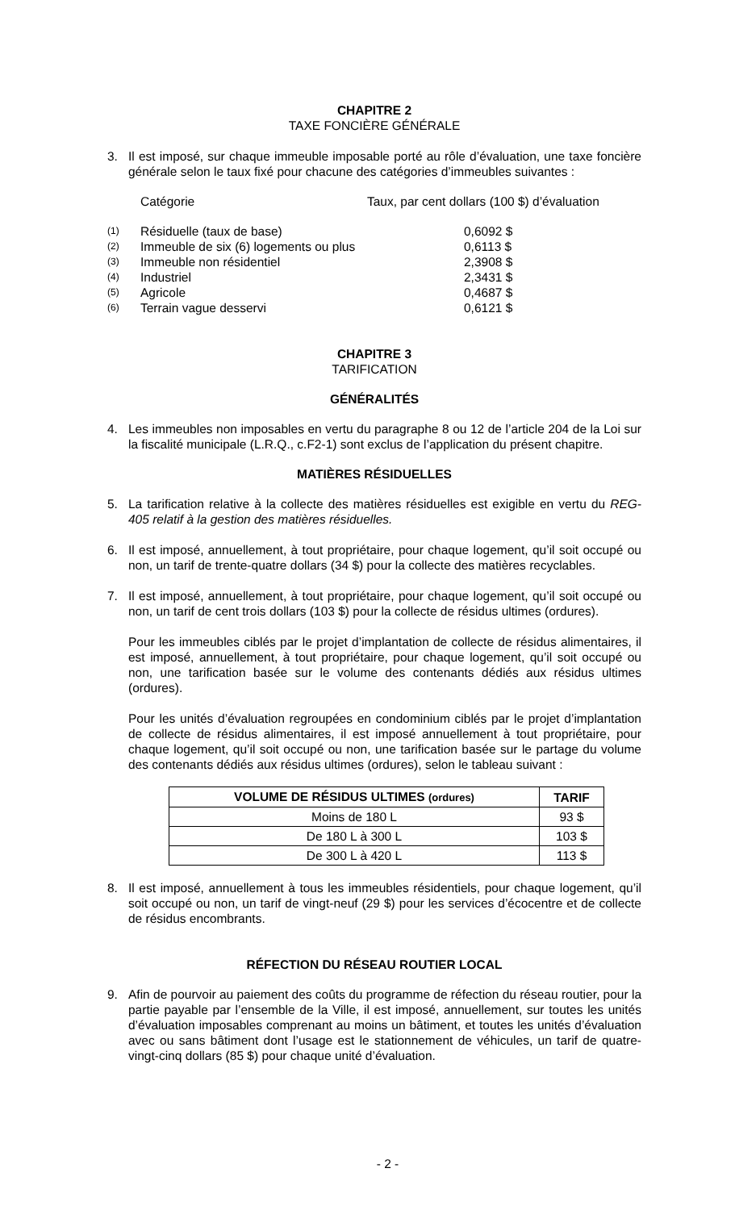CHAPITRE 2
TAXE FONCIÈRE GÉNÉRALE
3. Il est imposé, sur chaque immeuble imposable porté au rôle d’évaluation, une taxe foncière générale selon le taux fixé pour chacune des catégories d’immeubles suivantes :
| | Catégorie | Taux, par cent dollars (100 $) d’évaluation |
| (1) | Résiduelle (taux de base) | 0,6092 $ |
| (2) | Immeuble de six (6) logements ou plus | 0,6113 $ |
| (3) | Immeuble non résidentiel | 2,3908 $ |
| (4) | Industriel | 2,3431 $ |
| (5) | Agricole | 0,4687 $ |
| (6) | Terrain vague desservi | 0,6121 $ |
CHAPITRE 3
TARIFICATION
GÉNÉRALITÉS
4. Les immeubles non imposables en vertu du paragraphe 8 ou 12 de l’article 204 de la Loi sur la fiscalité municipale (L.R.Q., c.F2-1) sont exclus de l’application du présent chapitre.
MATIÈRES RÉSIDUELLES
5. La tarification relative à la collecte des matières résiduelles est exigible en vertu du REG-405 relatif à la gestion des matières résiduelles.
6. Il est imposé, annuellement, à tout propriétaire, pour chaque logement, qu’il soit occupé ou non, un tarif de trente-quatre dollars (34 $) pour la collecte des matières recyclables.
7. Il est imposé, annuellement, à tout propriétaire, pour chaque logement, qu’il soit occupé ou non, un tarif de cent trois dollars (103 $) pour la collecte de résidus ultimes (ordures).
Pour les immeubles ciblés par le projet d’implantation de collecte de résidus alimentaires, il est imposé, annuellement, à tout propriétaire, pour chaque logement, qu’il soit occupé ou non, une tarification basée sur le volume des contenants dédiés aux résidus ultimes (ordures).
Pour les unités d’évaluation regroupées en condominium ciblés par le projet d’implantation de collecte de résidus alimentaires, il est imposé annuellement à tout propriétaire, pour chaque logement, qu’il soit occupé ou non, une tarification basée sur le partage du volume des contenants dédiés aux résidus ultimes (ordures), selon le tableau suivant :
| VOLUME DE RÉSIDUS ULTIMES (ordures) | TARIF |
| --- | --- |
| Moins de 180 L | 93 $ |
| De 180 L à 300 L | 103 $ |
| De 300 L à 420 L | 113 $ |
8. Il est imposé, annuellement à tous les immeubles résidentiels, pour chaque logement, qu’il soit occupé ou non, un tarif de vingt-neuf (29 $) pour les services d’écocentre et de collecte de résidus encombrants.
RÉFECTION DU RÉSEAU ROUTIER LOCAL
9. Afin de pourvoir au paiement des coûts du programme de réfection du réseau routier, pour la partie payable par l’ensemble de la Ville, il est imposé, annuellement, sur toutes les unités d’évaluation imposables comprenant au moins un bâtiment, et toutes les unités d’évaluation avec ou sans bâtiment dont l’usage est le stationnement de véhicules, un tarif de quatre-vingt-cinq dollars (85 $) pour chaque unité d’évaluation.
- 2 -